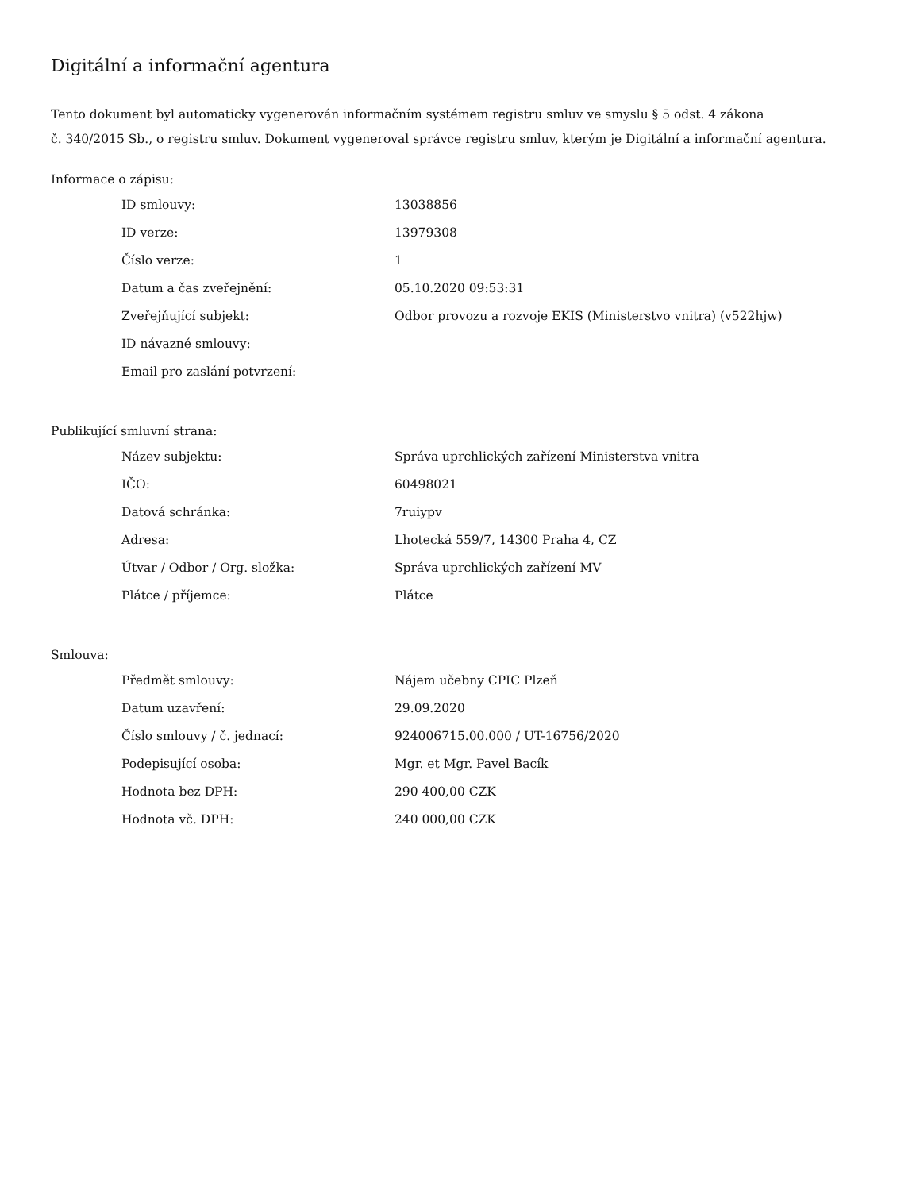Digitální a informační agentura
Tento dokument byl automaticky vygenerován informačním systémem registru smluv ve smyslu § 5 odst. 4 zákona
č. 340/2015 Sb., o registru smluv. Dokument vygeneroval správce registru smluv, kterým je Digitální a informační agentura.
Informace o zápisu:
| ID smlouvy: | 13038856 |
| ID verze: | 13979308 |
| Číslo verze: | 1 |
| Datum a čas zveřejnění: | 05.10.2020 09:53:31 |
| Zveřejňující subjekt: | Odbor provozu a rozvoje EKIS (Ministerstvo vnitra) (v522hjw) |
| ID návazné smlouvy: | |
| Email pro zaslání potvrzení: | |
Publikující smluvní strana:
| Název subjektu: | Správa uprchlických zařízení Ministerstva vnitra |
| IČO: | 60498021 |
| Datová schránka: | 7ruiypv |
| Adresa: | Lhotecká 559/7, 14300 Praha 4, CZ |
| Útvar / Odbor / Org. složka: | Správa uprchlických zařízení MV |
| Plátce / příjemce: | Plátce |
Smlouva:
| Předmět smlouvy: | Nájem učebny CPIC Plzeň |
| Datum uzavření: | 29.09.2020 |
| Číslo smlouvy / č. jednací: | 924006715.00.000 / UT-16756/2020 |
| Podepisující osoba: | Mgr. et Mgr. Pavel Bacík |
| Hodnota bez DPH: | 290 400,00 CZK |
| Hodnota vč. DPH: | 240 000,00 CZK |